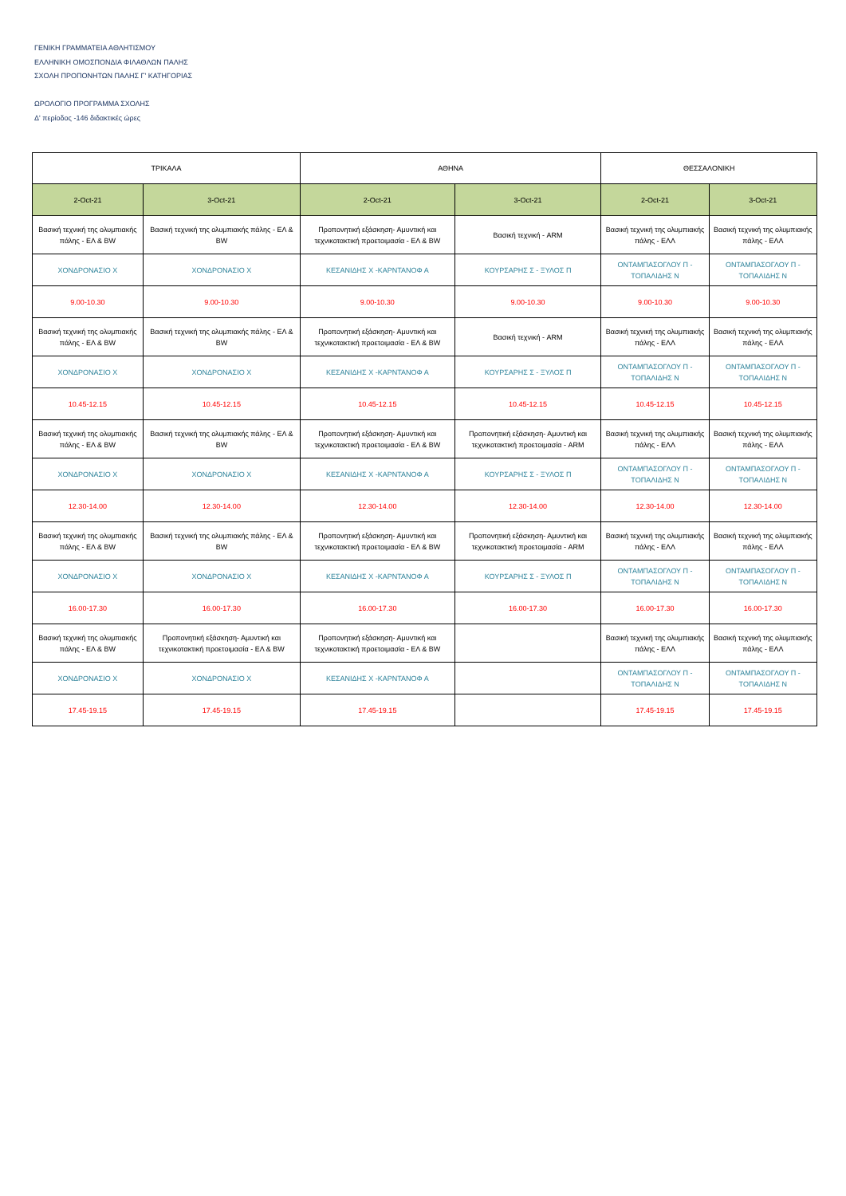ΓΕΝΙΚΗ ΓΡΑΜΜΑΤΕΙΑ ΑΘΛΗΤΙΣΜΟΥ
ΕΛΛΗΝΙΚΗ ΟΜΟΣΠΟΝΔΙΑ ΦΙΛΑΘΛΩΝ ΠΑΛΗΣ
ΣΧΟΛΗ ΠΡΟΠΟΝΗΤΩΝ ΠΑΛΗΣ Γ' ΚΑΤΗΓΟΡΙΑΣ
ΩΡΟΛΟΓΙΟ ΠΡΟΓΡΑΜΜΑ ΣΧΟΛΗΣ
Δ' περίοδος -146 διδακτικές ώρες
| ΤΡΙΚΑΛΑ | | ΑΘΗΝΑ | | ΘΕΣΣΑΛΟΝΙΚΗ | |
| --- | --- | --- | --- | --- | --- |
| 2-Oct-21 | 3-Oct-21 | 2-Oct-21 | 3-Oct-21 | 2-Oct-21 | 3-Oct-21 |
| Βασική τεχνική της ολυμπιακής πάλης - ΕΛ & BW | Βασική τεχνική της ολυμπιακής πάλης - ΕΛ & BW | Προπονητική εξάσκηση- Αμυντική και τεχνικοτακτική προετοιμασία - ΕΛ & BW | Βασική τεχνική - ARM | Βασική τεχνική της ολυμπιακής πάλης - ΕΛΛ | Βασική τεχνική της ολυμπιακής πάλης - ΕΛΛ |
| ΧΟΝΔΡΟΝΑΣΙΟ Χ | ΧΟΝΔΡΟΝΑΣΙΟ Χ | ΚΕΣΑΝΙΔΗΣ Χ -ΚΑΡΝΤΑΝΟΦ Α | ΚΟΥΡΣΑΡΗΣ Σ - ΞΥΛΟΣ Π | ΟΝΤΑΜΠΑΣΟΓΛΟΥ Π - ΤΟΠΑΛΙΔΗΣ Ν | ΟΝΤΑΜΠΑΣΟΓΛΟΥ Π - ΤΟΠΑΛΙΔΗΣ Ν |
| 9.00-10.30 | 9.00-10.30 | 9.00-10.30 | 9.00-10.30 | 9.00-10.30 | 9.00-10.30 |
| Βασική τεχνική της ολυμπιακής πάλης - ΕΛ & BW | Βασική τεχνική της ολυμπιακής πάλης - ΕΛ & BW | Προπονητική εξάσκηση- Αμυντική και τεχνικοτακτική προετοιμασία - ΕΛ & BW | Βασική τεχνική - ARM | Βασική τεχνική της ολυμπιακής πάλης - ΕΛΛ | Βασική τεχνική της ολυμπιακής πάλης - ΕΛΛ |
| ΧΟΝΔΡΟΝΑΣΙΟ Χ | ΧΟΝΔΡΟΝΑΣΙΟ Χ | ΚΕΣΑΝΙΔΗΣ Χ -ΚΑΡΝΤΑΝΟΦ Α | ΚΟΥΡΣΑΡΗΣ Σ - ΞΥΛΟΣ Π | ΟΝΤΑΜΠΑΣΟΓΛΟΥ Π - ΤΟΠΑΛΙΔΗΣ Ν | ΟΝΤΑΜΠΑΣΟΓΛΟΥ Π - ΤΟΠΑΛΙΔΗΣ Ν |
| 10.45-12.15 | 10.45-12.15 | 10.45-12.15 | 10.45-12.15 | 10.45-12.15 | 10.45-12.15 |
| Βασική τεχνική της ολυμπιακής πάλης - ΕΛ & BW | Βασική τεχνική της ολυμπιακής πάλης - ΕΛ & BW | Προπονητική εξάσκηση- Αμυντική και τεχνικοτακτική προετοιμασία - ΕΛ & BW | Προπονητική εξάσκηση- Αμυντική και τεχνικοτακτική προετοιμασία - ARM | Βασική τεχνική της ολυμπιακής πάλης - ΕΛΛ | Βασική τεχνική της ολυμπιακής πάλης - ΕΛΛ |
| ΧΟΝΔΡΟΝΑΣΙΟ Χ | ΧΟΝΔΡΟΝΑΣΙΟ Χ | ΚΕΣΑΝΙΔΗΣ Χ -ΚΑΡΝΤΑΝΟΦ Α | ΚΟΥΡΣΑΡΗΣ Σ - ΞΥΛΟΣ Π | ΟΝΤΑΜΠΑΣΟΓΛΟΥ Π - ΤΟΠΑΛΙΔΗΣ Ν | ΟΝΤΑΜΠΑΣΟΓΛΟΥ Π - ΤΟΠΑΛΙΔΗΣ Ν |
| 12.30-14.00 | 12.30-14.00 | 12.30-14.00 | 12.30-14.00 | 12.30-14.00 | 12.30-14.00 |
| Βασική τεχνική της ολυμπιακής πάλης - ΕΛ & BW | Βασική τεχνική της ολυμπιακής πάλης - ΕΛ & BW | Προπονητική εξάσκηση- Αμυντική και τεχνικοτακτική προετοιμασία - ΕΛ & BW | Προπονητική εξάσκηση- Αμυντική και τεχνικοτακτική προετοιμασία - ARM | Βασική τεχνική της ολυμπιακής πάλης - ΕΛΛ | Βασική τεχνική της ολυμπιακής πάλης - ΕΛΛ |
| ΧΟΝΔΡΟΝΑΣΙΟ Χ | ΧΟΝΔΡΟΝΑΣΙΟ Χ | ΚΕΣΑΝΙΔΗΣ Χ -ΚΑΡΝΤΑΝΟΦ Α | ΚΟΥΡΣΑΡΗΣ Σ - ΞΥΛΟΣ Π | ΟΝΤΑΜΠΑΣΟΓΛΟΥ Π - ΤΟΠΑΛΙΔΗΣ Ν | ΟΝΤΑΜΠΑΣΟΓΛΟΥ Π - ΤΟΠΑΛΙΔΗΣ Ν |
| 16.00-17.30 | 16.00-17.30 | 16.00-17.30 | 16.00-17.30 | 16.00-17.30 | 16.00-17.30 |
| Βασική τεχνική της ολυμπιακής πάλης - ΕΛ & BW | Προπονητική εξάσκηση- Αμυντική και τεχνικοτακτική προετοιμασία - ΕΛ & BW | Προπονητική εξάσκηση- Αμυντική και τεχνικοτακτική προετοιμασία - ΕΛ & BW | | Βασική τεχνική της ολυμπιακής πάλης - ΕΛΛ | Βασική τεχνική της ολυμπιακής πάλης - ΕΛΛ |
| ΧΟΝΔΡΟΝΑΣΙΟ Χ | ΧΟΝΔΡΟΝΑΣΙΟ Χ | ΚΕΣΑΝΙΔΗΣ Χ -ΚΑΡΝΤΑΝΟΦ Α | | ΟΝΤΑΜΠΑΣΟΓΛΟΥ Π - ΤΟΠΑΛΙΔΗΣ Ν | ΟΝΤΑΜΠΑΣΟΓΛΟΥ Π - ΤΟΠΑΛΙΔΗΣ Ν |
| 17.45-19.15 | 17.45-19.15 | 17.45-19.15 | | 17.45-19.15 | 17.45-19.15 |